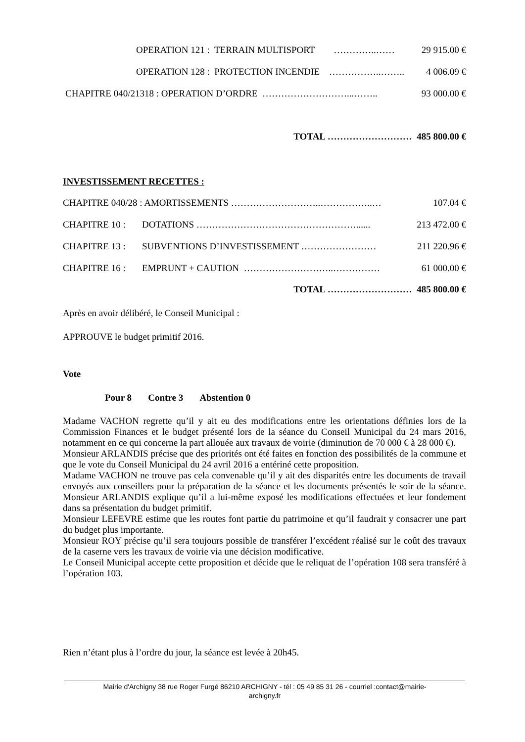OPERATION 121 : TERRAIN MULTISPORT …………..…… 29 915.00 €
OPERATION 128 : PROTECTION INCENDIE ……………..…….. 4 006.09 €
CHAPITRE 040/21318 : OPERATION D’ORDRE ………………………...…….. 93 000.00 €
TOTAL ……………………… 485 800.00 €
INVESTISSEMENT RECETTES :
CHAPITRE 040/28 : AMORTISSEMENTS ………………………..……………..… 107.04 €
CHAPITRE 10 : DOTATIONS ……………………………………………...... 213 472.00 €
CHAPITRE 13 : SUBVENTIONS D’INVESTISSEMENT …………………… 211 220.96 €
CHAPITRE 16 : EMPRUNT + CAUTION ………………………..…………… 61 000.00 €
TOTAL ……………………… 485 800.00 €
Après en avoir délibéré, le Conseil Municipal :
APPROUVE le budget primitif 2016.
Vote
Pour 8 Contre 3 Abstention 0
Madame VACHON regrette qu’il y ait eu des modifications entre les orientations définies lors de la Commission Finances et le budget présenté lors de la séance du Conseil Municipal du 24 mars 2016, notamment en ce qui concerne la part allouée aux travaux de voirie (diminution de 70 000 € à 28 000 €).
Monsieur ARLANDIS précise que des priorités ont été faites en fonction des possibilités de la commune et que le vote du Conseil Municipal du 24 avril 2016 a entériné cette proposition.
Madame VACHON ne trouve pas cela convenable qu’il y ait des disparités entre les documents de travail envoyés aux conseillers pour la préparation de la séance et les documents présentés le soir de la séance. Monsieur ARLANDIS explique qu’il a lui-même exposé les modifications effectuées et leur fondement dans sa présentation du budget primitif.
Monsieur LEFEVRE estime que les routes font partie du patrimoine et qu’il faudrait y consacrer une part du budget plus importante.
Monsieur ROY précise qu’il sera toujours possible de transférer l’excédent réalisé sur le coût des travaux de la caserne vers les travaux de voirie via une décision modificative.
Le Conseil Municipal accepte cette proposition et décide que le reliquat de l’opération 108 sera transféré à l’opération 103.
Rien n’étant plus à l’ordre du jour, la séance est levée à 20h45.
Mairie d'Archigny 38 rue Roger Furgé 86210 ARCHIGNY - tél : 05 49 85 31 26 - courriel :contact@mairie-
archigny.fr